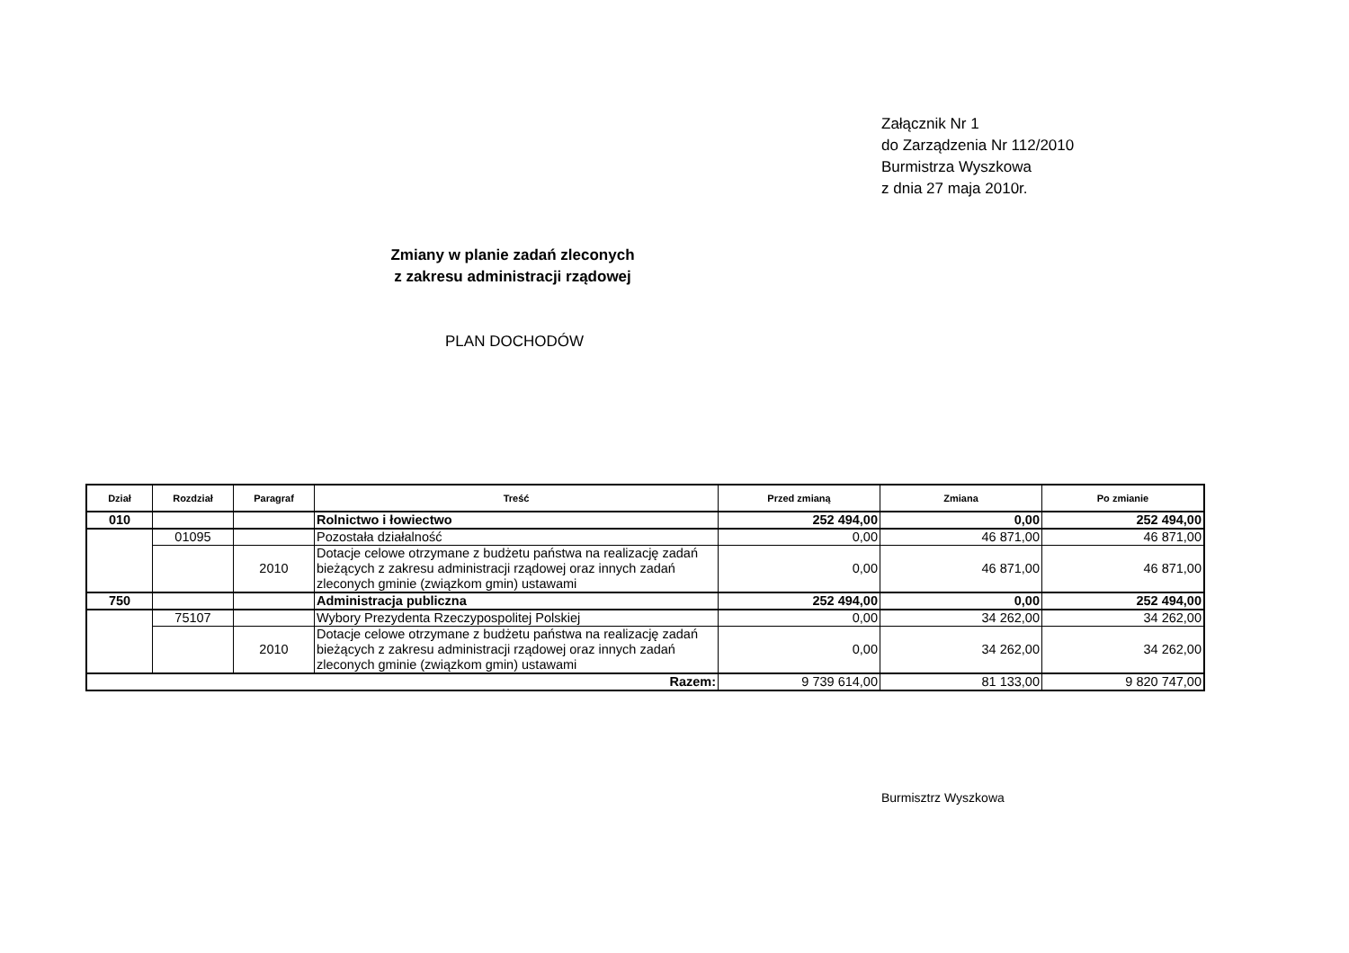Załącznik Nr 1
do Zarządzenia Nr 112/2010
Burmistrza Wyszkowa
z dnia 27 maja 2010r.
Zmiany w planie zadań zleconych
z zakresu administracji rządowej
PLAN DOCHODÓW
| Dział | Rozdział | Paragraf | Treść | Przed zmianą | Zmiana | Po zmianie |
| --- | --- | --- | --- | --- | --- | --- |
| 010 | | | Rolnictwo i łowiectwo | 252 494,00 | 0,00 | 252 494,00 |
| | 01095 | | Pozostała działalność | 0,00 | 46 871,00 | 46 871,00 |
| | | 2010 | Dotacje celowe otrzymane z budżetu państwa na realizację zadań bieżących z zakresu administracji rządowej oraz innych zadań zleconych gminie (związkom gmin) ustawami | 0,00 | 46 871,00 | 46 871,00 |
| 750 | | | Administracja publiczna | 252 494,00 | 0,00 | 252 494,00 |
| | 75107 | | Wybory Prezydenta Rzeczypospolitej Polskiej | 0,00 | 34 262,00 | 34 262,00 |
| | | 2010 | Dotacje celowe otrzymane z budżetu państwa na realizację zadań bieżących z zakresu administracji rządowej oraz innych zadań zleconych gminie (związkom gmin) ustawami | 0,00 | 34 262,00 | 34 262,00 |
| Razem: | | | | 9 739 614,00 | 81 133,00 | 9 820 747,00 |
Burmisztrz Wyszkowa